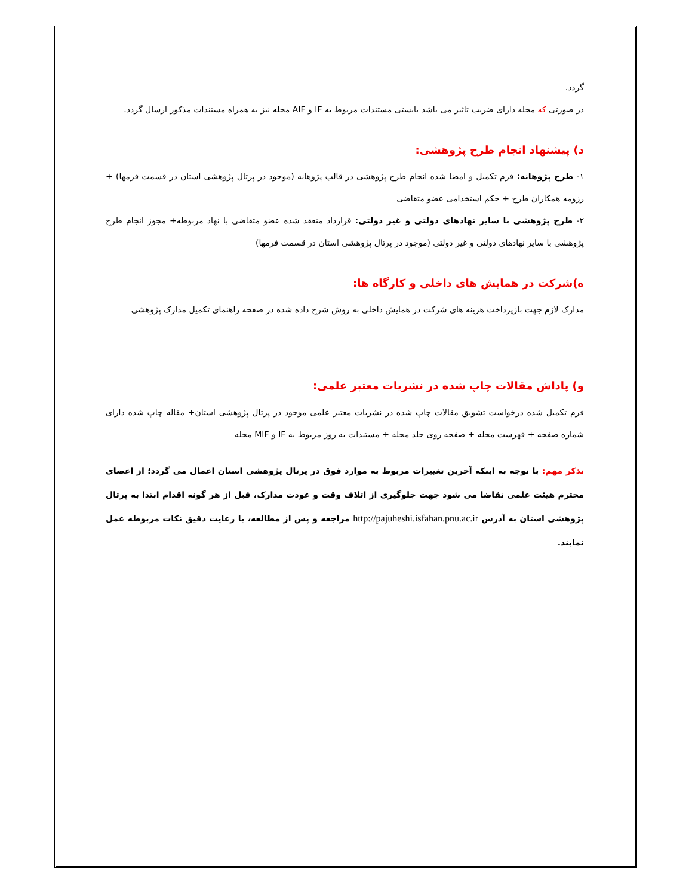گردد.
در صورتی که مجله دارای ضریب تاثیر می باشد بایستی مستندات مربوط به IF و AIF مجله نیز به همراه مستندات مذکور ارسال گردد.
د) پیشنهاد انجام طرح پژوهشی:
۱- طرح پژوهانه: فرم تکمیل و امضا شده انجام طرح پژوهشی در قالب پژوهانه (موجود در پرتال پژوهشی استان در قسمت فرمها) + رزومه همکاران طرح + حکم استخدامی عضو متقاضی
۲- طرح پژوهشی با سایر نهادهای دولتی و غیر دولتی: قرارداد منعقد شده عضو متقاضی با نهاد مربوطه+ مجوز انجام طرح پژوهشی با سایر نهادهای دولتی و غیر دولتی (موجود در پرتال پژوهشی استان در قسمت فرمها)
ه)شرکت در همایش های داخلی و کارگاه ها:
مدارک لازم جهت بازپرداخت هزینه های شرکت در همایش داخلی به روش شرح داده شده در صفحه راهنمای تکمیل مدارک پژوهشی
و) پاداش مقالات چاپ شده در نشریات معتبر علمی:
فرم تکمیل شده درخواست تشویق مقالات چاپ شده در نشریات معتبر علمی موجود در پرتال پژوهشی استان+ مقاله چاپ شده دارای شماره صفحه + فهرست مجله + صفحه روی جلد مجله + مستندات به روز مربوط به IF و MIF مجله
تذکر مهم: با توجه به اینکه آخرین تغییرات مربوط به موارد فوق در پرتال پژوهشی استان اعمال می گردد؛ از اعضای محترم هیئت علمی تقاضا می شود جهت جلوگیری از اتلاف وقت و عودت مدارک، قبل از هر گونه اقدام ابتدا به پرتال پژوهشی استان به آدرس http://pajuheshi.isfahan.pnu.ac.ir مراجعه و پس از مطالعه، با رعایت دقیق نکات مربوطه عمل نمایند.